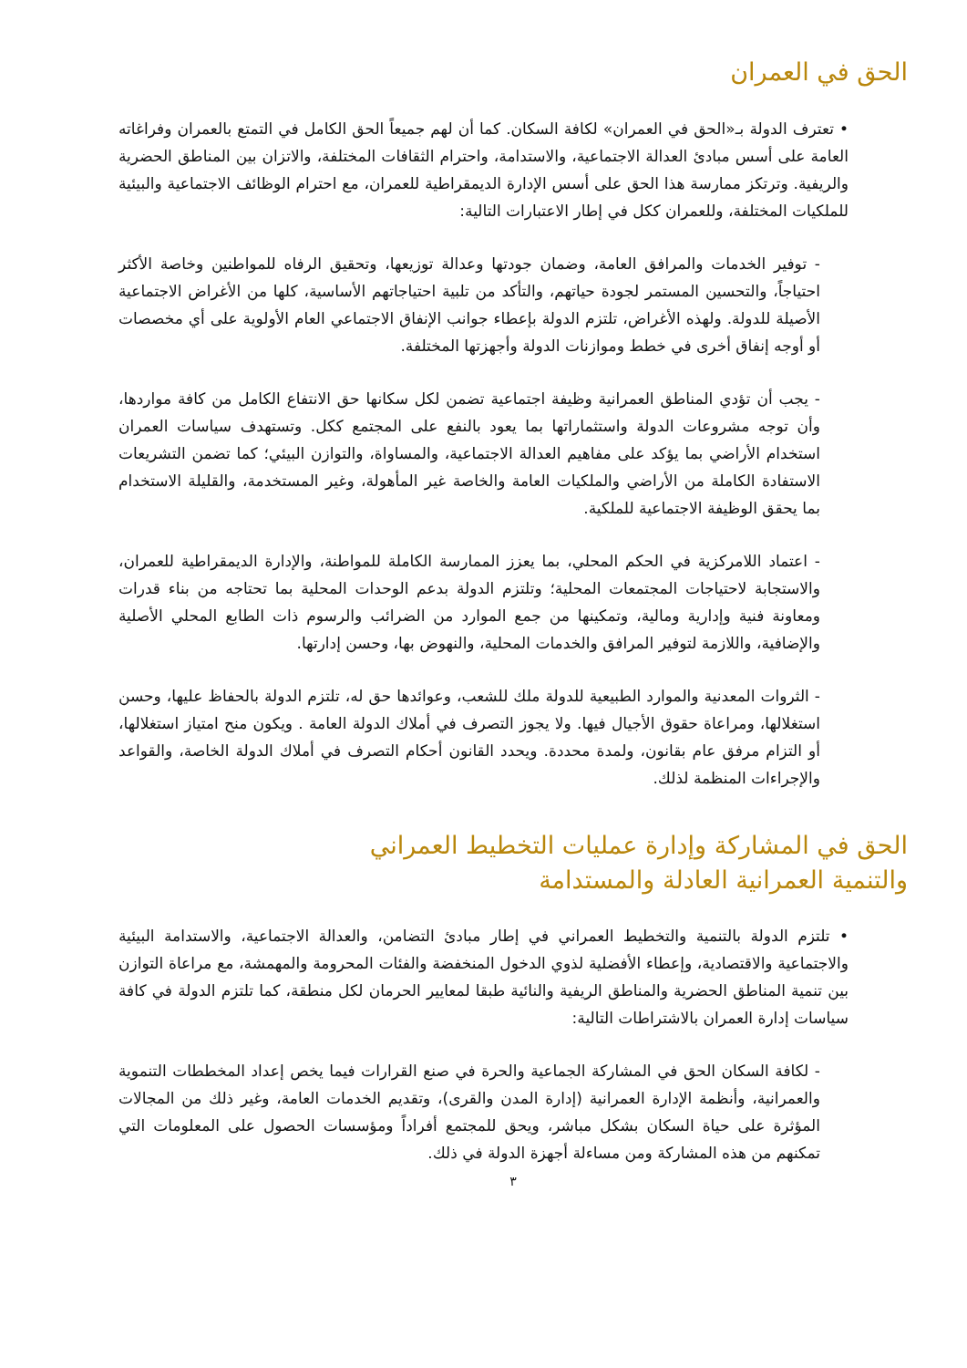الحق في العمران
• تعترف الدولة بـ«الحق في العمران» لكافة السكان. كما أن لهم جميعاً الحق الكامل في التمتع بالعمران وفراغاته العامة على أسس مبادئ العدالة الاجتماعية، والاستدامة، واحترام الثقافات المختلفة، والاتزان بين المناطق الحضرية والريفية. وترتكز ممارسة هذا الحق على أسس الإدارة الديمقراطية للعمران، مع احترام الوظائف الاجتماعية والبيئية للملكيات المختلفة، وللعمران ككل في إطار الاعتبارات التالية:
- توفير الخدمات والمرافق العامة، وضمان جودتها وعدالة توزيعها، وتحقيق الرفاه للمواطنين وخاصة الأكثر احتياجاً، والتحسين المستمر لجودة حياتهم، والتأكد من تلبية احتياجاتهم الأساسية، كلها من الأغراض الاجتماعية الأصيلة للدولة. ولهذه الأغراض، تلتزم الدولة بإعطاء جوانب الإنفاق الاجتماعي العام الأولوية على أي مخصصات أو أوجه إنفاق أخرى في خطط وموازنات الدولة وأجهزتها المختلفة.
- يجب أن تؤدي المناطق العمرانية وظيفة اجتماعية تضمن لكل سكانها حق الانتفاع الكامل من كافة مواردها، وأن توجه مشروعات الدولة واستثماراتها بما يعود بالنفع على المجتمع ككل. وتستهدف سياسات العمران استخدام الأراضي بما يؤكد على مفاهيم العدالة الاجتماعية، والمساواة، والتوازن البيئي؛ كما تضمن التشريعات الاستفادة الكاملة من الأراضي والملكيات العامة والخاصة غير المأهولة، وغير المستخدمة، والقليلة الاستخدام بما يحقق الوظيفة الاجتماعية للملكية.
- اعتماد اللامركزية في الحكم المحلي، بما يعزز الممارسة الكاملة للمواطنة، والإدارة الديمقراطية للعمران، والاستجابة لاحتياجات المجتمعات المحلية؛ وتلتزم الدولة بدعم الوحدات المحلية بما تحتاجه من بناء قدرات ومعاونة فنية وإدارية ومالية، وتمكينها من جمع الموارد من الضرائب والرسوم ذات الطابع المحلي الأصلية والإضافية، واللازمة لتوفير المرافق والخدمات المحلية، والنهوض بها، وحسن إدارتها.
- الثروات المعدنية والموارد الطبيعية للدولة ملك للشعب، وعوائدها حق له، تلتزم الدولة بالحفاظ عليها، وحسن استغلالها، ومراعاة حقوق الأجيال فيها. ولا يجوز التصرف في أملاك الدولة العامة . ويكون منح امتياز استغلالها، أو التزام مرفق عام بقانون، ولمدة محددة. ويحدد القانون أحكام التصرف في أملاك الدولة الخاصة، والقواعد والإجراءات المنظمة لذلك.
الحق في المشاركة وإدارة عمليات التخطيط العمراني
والتنمية العمرانية العادلة والمستدامة
• تلتزم الدولة بالتنمية والتخطيط العمراني في إطار مبادئ التضامن، والعدالة الاجتماعية، والاستدامة البيئية والاجتماعية والاقتصادية، وإعطاء الأفضلية لذوي الدخول المنخفضة والفئات المحرومة والمهمشة، مع مراعاة التوازن بين تنمية المناطق الحضرية والمناطق الريفية والنائية طبقا لمعايير الحرمان لكل منطقة، كما تلتزم الدولة في كافة سياسات إدارة العمران بالاشتراطات التالية:
- لكافة السكان الحق في المشاركة الجماعية والحرة في صنع القرارات فيما يخص إعداد المخططات التنموية والعمرانية، وأنظمة الإدارة العمرانية (إدارة المدن والقرى)، وتقديم الخدمات العامة، وغير ذلك من المجالات المؤثرة على حياة السكان بشكل مباشر، ويحق للمجتمع أفراداً ومؤسسات الحصول على المعلومات التي تمكنهم من هذه المشاركة ومن مساءلة أجهزة الدولة في ذلك.
٣